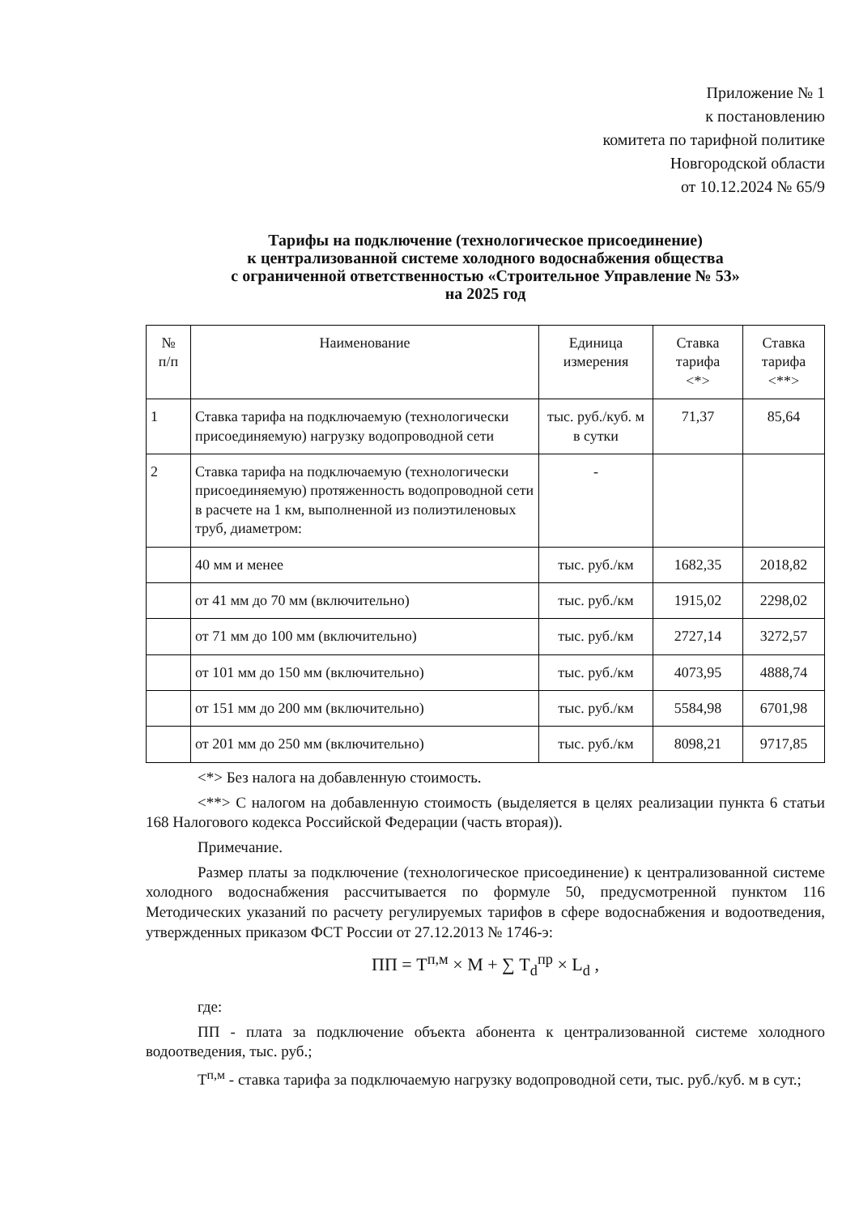Приложение № 1
к постановлению
комитета по тарифной политике
Новгородской области
от 10.12.2024 № 65/9
Тарифы на подключение (технологическое присоединение)
к централизованной системе холодного водоснабжения общества
с ограниченной ответственностью «Строительное Управление № 53»
на 2025 год
| № п/п | Наименование | Единица измерения | Ставка тарифа <*> | Ставка тарифа <**> |
| --- | --- | --- | --- | --- |
| 1 | Ставка тарифа на подключаемую (технологически присоединяемую) нагрузку водопроводной сети | тыс. руб./куб. м в сутки | 71,37 | 85,64 |
| 2 | Ставка тарифа на подключаемую (технологически присоединяемую) протяженность водопроводной сети в расчете на 1 км, выполненной из полиэтиленовых труб, диаметром: | - | | |
| | 40 мм и менее | тыс. руб./км | 1682,35 | 2018,82 |
| | от 41 мм до 70 мм (включительно) | тыс. руб./км | 1915,02 | 2298,02 |
| | от 71 мм до 100 мм (включительно) | тыс. руб./км | 2727,14 | 3272,57 |
| | от 101 мм до 150 мм (включительно) | тыс. руб./км | 4073,95 | 4888,74 |
| | от 151 мм до 200 мм (включительно) | тыс. руб./км | 5584,98 | 6701,98 |
| | от 201 мм до 250 мм (включительно) | тыс. руб./км | 8098,21 | 9717,85 |
<*> Без налога на добавленную стоимость.
<**> С налогом на добавленную стоимость (выделяется в целях реализации пункта 6 статьи 168 Налогового кодекса Российской Федерации (часть вторая)).
Примечание.
Размер платы за подключение (технологическое присоединение) к централизованной системе холодного водоснабжения рассчитывается по формуле 50, предусмотренной пунктом 116 Методических указаний по расчету регулируемых тарифов в сфере водоснабжения и водоотведения, утвержденных приказом ФСТ России от 27.12.2013 № 1746-э:
ПП = Т<sup>п,м</sup> × М + ∑ Т<sub>d</sub><sup>пр</sup> × L<sub>d</sub> ,
где:
ПП - плата за подключение объекта абонента к централизованной системе холодного водоотведения, тыс. руб.;
Т<sup>п,м</sup> - ставка тарифа за подключаемую нагрузку водопроводной сети, тыс. руб./куб. м в сут.;